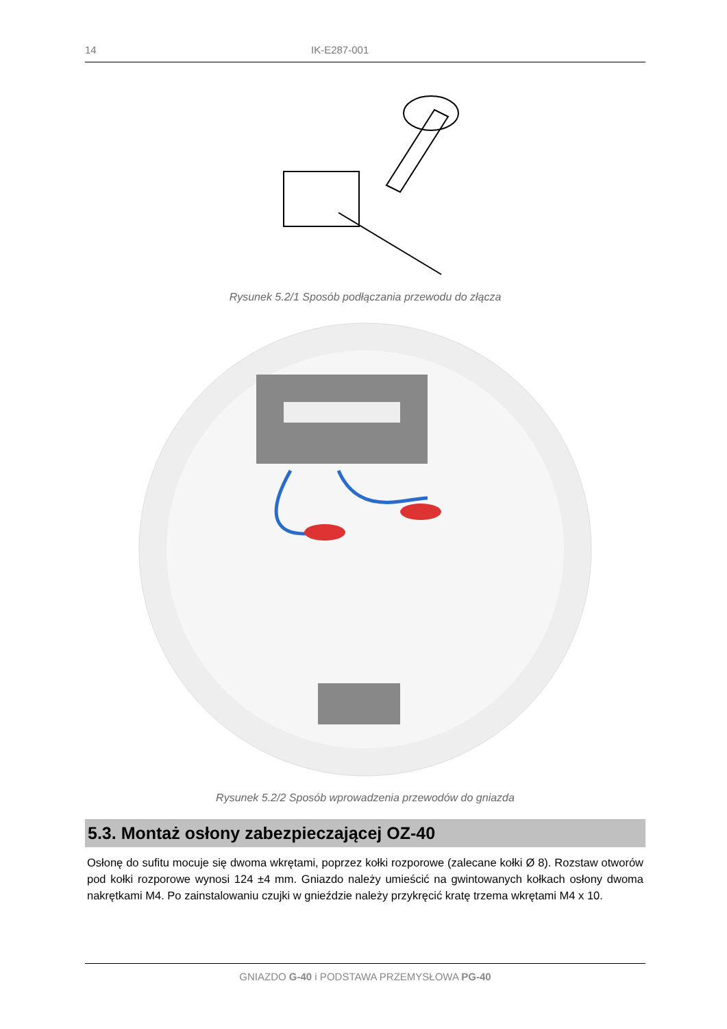14 IK-E287-001
Rysunek 5.2/1 Sposób podłączania przewodu do złącza
Rysunek 5.2/2 Sposób wprowadzenia przewodów do gniazda
5.3. Montaż osłony zabezpieczającej OZ-40
Osłonę do sufitu mocuje się dwoma wkrętami, poprzez kołki rozporowe (zalecane kołki Ø 8). Rozstaw otworów pod kołki rozporowe wynosi 124 ±4 mm. Gniazdo należy umieścić na gwintowanych kołkach osłony dwoma nakrętkami M4. Po zainstalowaniu czujki w gnieździe należy przykręcić kratę trzema wkrętami M4 x 10.
GNIAZDO G-40 i PODSTAWA PRZEMYSŁOWA PG-40